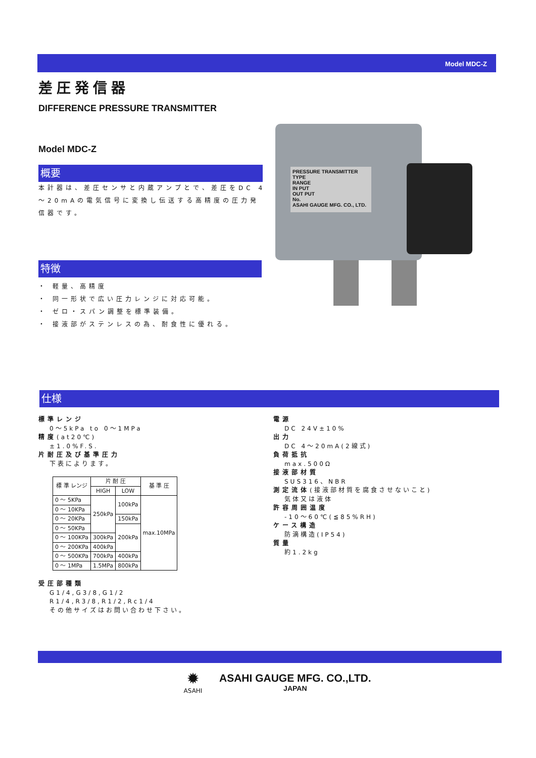Model MDC-Z
差圧発信器
DIFFERENCE PRESSURE TRANSMITTER
Model MDC-Z
概要
本計器は、差圧センサと内蔵アンプとで、差圧をDC 4～20mAの電気信号に変換し伝送する高精度の圧力発信器です。
特徴
・ 軽量、高精度
・ 同一形状で広い圧力レンジに対応可能。
・ ゼロ・スパン調整を標準装備。
・ 接液部がステンレスの為、耐食性に優れる。
PRESSURE TRANSMITTER
TYPE
RANGE
IN PUT
OUT PUT
No.
ASAHI GAUGE MFG. CO., LTD.
仕様
標準レンジ
0～5kPa to 0～1MPa
精度(at20℃)
±1.0%F.S.
片耐圧及び基準圧力
下表によります。
| 標 準 レンジ | 片 耐 圧 | | 基 準 圧 |
| --- | --- | --- | --- |
| | HIGH | LOW | |
| 0 ～ 5KPa | 250kPa | 100kPa | max.10MPa |
| 0 ～ 10KPa | | | |
| 0 ～ 20KPa | | 150kPa | |
| 0 ～ 50KPa | | 200kPa | |
| 0 ～ 100KPa | 300kPa | | |
| 0 ～ 200KPa | 400kPa | | |
| 0 ～ 500KPa | 700kPa | 400kPa | |
| 0 ～ 1MPa | 1.5MPa | 800kPa | |
受圧部種類
G1/4,G3/8,G1/2
R1/4,R3/8,R1/2,Rc1/4
その他サイズはお問い合わせ下さい。
電源
DC 24V±10%
出力
DC 4～20mA(2線式)
負荷抵抗
max.500Ω
接液部材質
SUS316、NBR
測定流体(接液部材質を腐食させないこと)
気体又は液体
許容周囲温度
-10～60℃(≦85%RH)
ケース構造
防滴構造(IP54)
質量
約1.2kg
✹
ASAHI
ASAHI GAUGE MFG. CO.,LTD.
JAPAN